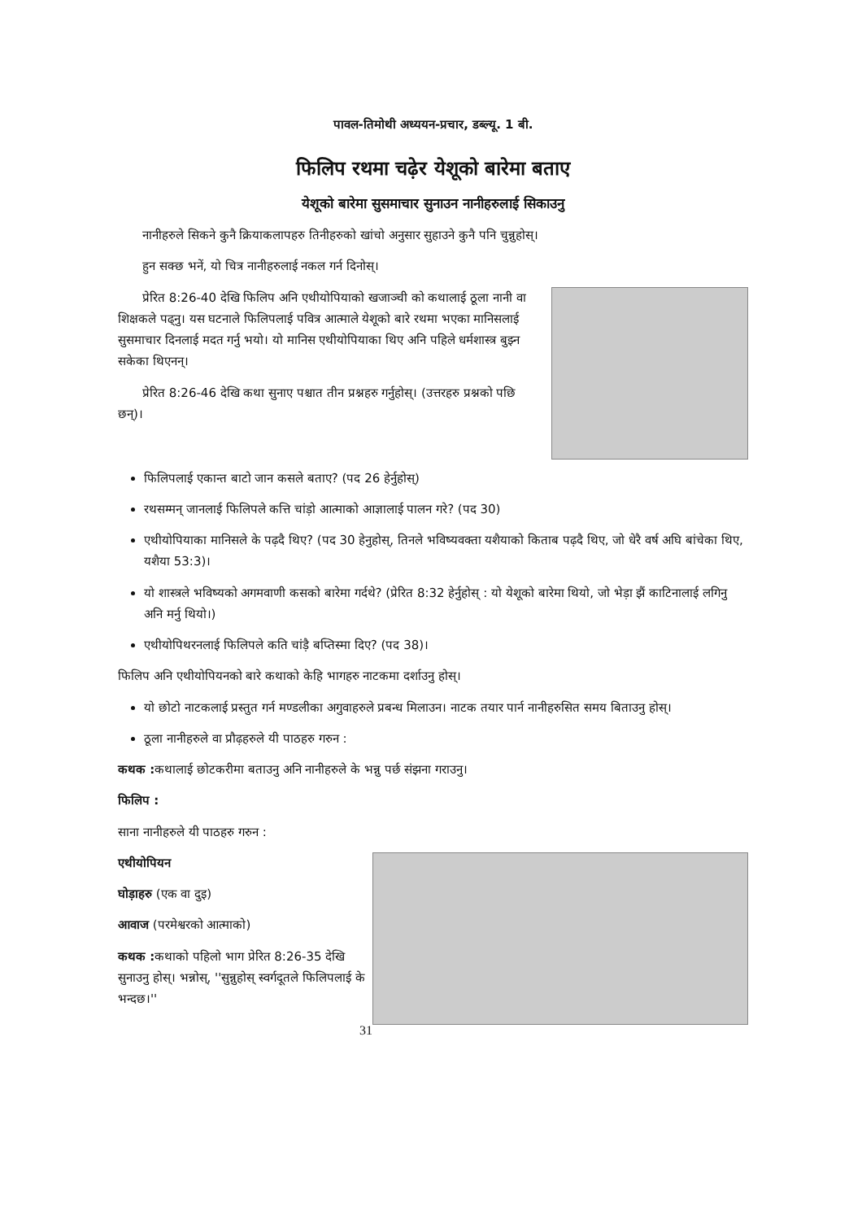पावल-तिमोथी अध्ययन-प्रचार, डब्ल्यू. 1 बी.
फिलिप रथमा चढ़ेर येशूको बारेमा बताए
येशूको बारेमा सुसमाचार सुनाउन नानीहरुलाई सिकाउनु
नानीहरुले सिकने कुनै क्रियाकलापहरु तिनीहरुको खांचो अनुसार सुहाउने कुनै पनि चुन्नुहोस्।
हुन सक्छ भनें, यो चित्र नानीहरुलाई नकल गर्न दिनोस्।
प्रेरित 8:26-40 देखि फिलिप अनि एथीयोपियाको खजाञ्ची को कथालाई ठूला नानी वा शिक्षकले पढ्नु। यस घटनाले फिलिपलाई पवित्र आत्माले येशूको बारे रथमा भएका मानिसलाई सुसमाचार दिनलाई मदत गर्नु भयो। यो मानिस एथीयोपियाका थिए अनि पहिले धर्मशास्त्र बुझ्न सकेका थिएनन्।
प्रेरित 8:26-46 देखि कथा सुनाए पश्चात तीन प्रश्नहरु गर्नुहोस्। (उत्तरहरु प्रश्नको पछि छन्)।
फिलिपलाई एकान्त बाटो जान कसले बताए? (पद 26 हेर्नुहोस्)
रथसम्मन् जानलाई फिलिपले कत्ति चांड़ो आत्माको आज्ञालाई पालन गरे? (पद 30)
एथीयोपियाका मानिसले के पढ़दै थिए? (पद 30 हेनुहोस्, तिनले भविष्यवक्ता यशैयाको किताब पढ़दै थिए, जो धेरै वर्ष अघि बांचेका थिए, यशैया 53:3)।
यो शास्त्रले भविष्यको अगमवाणी कसको बारेमा गर्दथे? (प्रेरित 8:32 हेर्नुहोस् : यो येशूको बारेमा थियो, जो भेड़ा झैं काटिनालाई लगिनु अनि मर्नु थियो।)
एथीयोपिथरनलाई फिलिपले कति चांड़ै बप्तिस्मा दिए? (पद 38)।
फिलिप अनि एथीयोपियनको बारे कथाको केहि भागहरु नाटकमा दर्शाउनु होस्।
यो छोटो नाटकलाई प्रस्तुत गर्न मण्डलीका अगुवाहरुले प्रबन्ध मिलाउन। नाटक तयार पार्न नानीहरुसित समय बिताउनु होस्।
ठूला नानीहरुले वा प्रौढ़हरुले यी पाठहरु गरुन :
कथक : कथालाई छोटकरीमा बताउनु अनि नानीहरुले के भन्नु पर्छ संझना गराउनु।
फिलिप :
साना नानीहरुले यी पाठहरु गरुन :
एथीयोपियन
घोड़ाहरु (एक वा दुइ)
आवाज (परमेश्वरको आत्माको)
कथक : कथाको पहिलो भाग प्रेरित 8:26-35 देखि सुनाउनु होस्। भन्नोस्, ''सुन्नुहोस् स्वर्गदूतले फिलिपलाई के भन्दछ।''
31